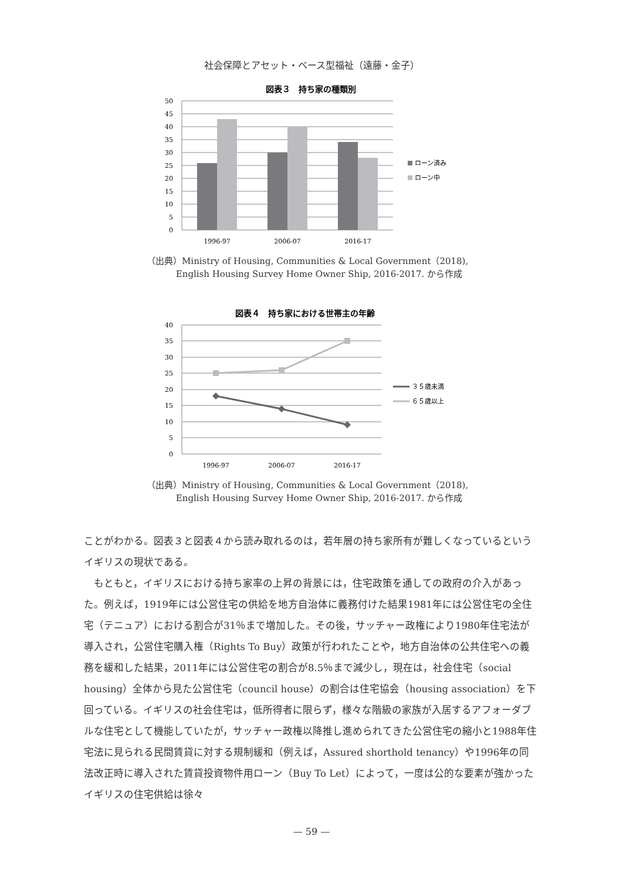社会保障とアセット・ベース型福祉（遠藤・金子）
図表３　持ち家の種類別
50
45
40
35
30
25
20
15
10
5
0
1996-97
2006-07
2016-17
ローン済み
ローン中
（出典）Ministry of Housing, Communities & Local Government（2018),
　　　 English Housing Survey Home Owner Ship, 2016-2017. から作成
図表４　持ち家における世帯主の年齢
40
35
30
25
20
15
10
5
0
1996-97
2006-07
2016-17
３５歳未満
６５歳以上
（出典）Ministry of Housing, Communities & Local Government（2018),
　　　 English Housing Survey Home Owner Ship, 2016-2017. から作成
ことがわかる。図表３と図表４から読み取れるのは，若年層の持ち家所有が難しくなっているというイギリスの現状である。
　もともと，イギリスにおける持ち家率の上昇の背景には，住宅政策を通しての政府の介入があった。例えば，1919年には公営住宅の供給を地方自治体に義務付けた結果1981年には公営住宅の全住宅（テニュア）における割合が31％まで増加した。その後，サッチャー政権により1980年住宅法が導入され，公営住宅購入権（Rights To Buy）政策が行われたことや，地方自治体の公共住宅への義務を緩和した結果，2011年には公営住宅の割合が8.5％まで減少し，現在は，社会住宅（social housing）全体から見た公営住宅（council house）の割合は住宅協会（housing association）を下回っている。イギリスの社会住宅は，低所得者に限らず，様々な階級の家族が入居するアフォーダブルな住宅として機能していたが，サッチャー政権以降推し進められてきた公営住宅の縮小と1988年住宅法に見られる民間賃貸に対する規制緩和（例えば，Assured shorthold tenancy）や1996年の同法改正時に導入された賃貸投資物件用ローン（Buy To Let）によって，一度は公的な要素が強かったイギリスの住宅供給は徐々
— 59 —